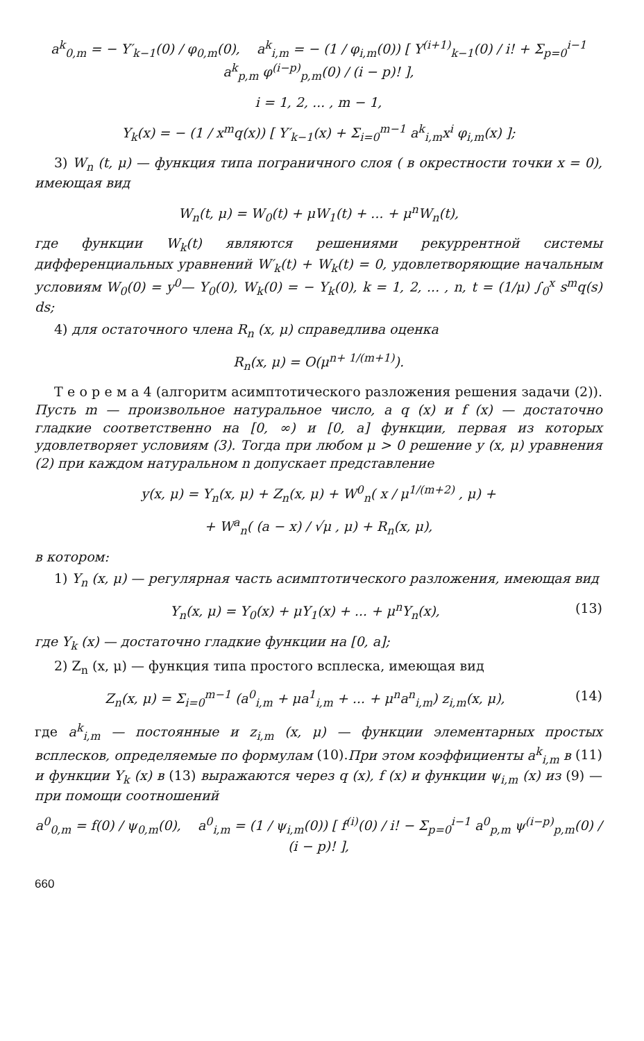a<sup>k</sup><sub>0,m</sub> = − Y′<sub>k−1</sub>(0) / φ<sub>0,m</sub>(0), a<sup>k</sup><sub>i,m</sub> = − (1 / φ<sub>i,m</sub>(0)) [ Y<sup>(i+1)</sup><sub>k−1</sub>(0) / i! + Σ<sub>p=0</sub><sup>i−1</sup> a<sup>k</sup><sub>p,m</sub> φ<sup>(i−p)</sup><sub>p,m</sub>(0) / (i − p)! ],
i = 1, 2, ... , m − 1,
Y<sub>k</sub>(x) = − (1 / x<sup>m</sup>q(x)) [ Y′<sub>k−1</sub>(x) + Σ<sub>i=0</sub><sup>m−1</sup> a<sup>k</sup><sub>i,m</sub>x<sup>i</sup> φ<sub>i,m</sub>(x) ];
3) W<sub>n</sub> (t, μ) — функция типа пограничного слоя ( в окрестности точки x = 0), имеющая вид
W<sub>n</sub>(t, μ) = W<sub>0</sub>(t) + μW<sub>1</sub>(t) + ... + μ<sup>n</sup>W<sub>n</sub>(t),
где функции W<sub>k</sub>(t) являются решениями рекуррентной системы дифференциальных уравнений W′<sub>k</sub>(t) + W<sub>k</sub>(t) = 0, удовлетворяющие начальным условиям W<sub>0</sub>(0) = y<sup>0</sup>— Y<sub>0</sub>(0), W<sub>k</sub>(0) = − Y<sub>k</sub>(0), k = 1, 2, ... , n, t = (1/μ) ∫<sub>0</sub><sup>x</sup> s<sup>m</sup>q(s) ds;
4) для остаточного члена R<sub>n</sub> (x, μ) справедлива оценка
R<sub>n</sub>(x, μ) = O(μ<sup>n+ 1/(m+1)</sup>).
Т е о р е м а 4 (алгоритм асимптотического разложения решения задачи (2)). Пусть m — произвольное натуральное число, а q (x) и f (x) — достаточно гладкие соответственно на [0, ∞) и [0, a] функции, первая из которых удовлетворяет условиям (3). Тогда при любом μ > 0 решение y (x, μ) уравнения (2) при каждом натуральном n допускает представление
y(x, μ) = Y<sub>n</sub>(x, μ) + Z<sub>n</sub>(x, μ) + W<sup>0</sup><sub>n</sub>( x / μ<sup>1/(m+2)</sup> , μ) +
+ W<sup>a</sup><sub>n</sub>( (a − x) / √μ , μ) + R<sub>n</sub>(x, μ),
в котором:
1) Y<sub>n</sub> (x, μ) — регулярная часть асимптотического разложения, имеющая вид
Y<sub>n</sub>(x, μ) = Y<sub>0</sub>(x) + μY<sub>1</sub>(x) + ... + μ<sup>n</sup>Y<sub>n</sub>(x), (13)
где Y<sub>k</sub> (x) — достаточно гладкие функции на [0, a];
2) Z<sub>n</sub> (x, μ) — функция типа простого всплеска, имеющая вид
Z<sub>n</sub>(x, μ) = Σ<sub>i=0</sub><sup>m−1</sup> (a<sup>0</sup><sub>i,m</sub> + μa<sup>1</sup><sub>i,m</sub> + ... + μ<sup>n</sup>a<sup>n</sup><sub>i,m</sub>) z<sub>i,m</sub>(x, μ), (14)
где a<sup>k</sup><sub>i,m</sub> — постоянные и z<sub>i,m</sub> (x, μ) — функции элементарных простых всплесков, определяемые по формулам (10).При этом коэффициенты a<sup>k</sup><sub>i,m</sub> в (11) и функции Y<sub>k</sub> (x) в (13) выражаются через q (x), f (x) и функции ψ<sub>i,m</sub> (x) из (9) — при помощи соотношений
a<sup>0</sup><sub>0,m</sub> = f(0) / ψ<sub>0,m</sub>(0), a<sup>0</sup><sub>i,m</sub> = (1 / ψ<sub>i,m</sub>(0)) [ f<sup>(i)</sup>(0) / i! − Σ<sub>p=0</sub><sup>i−1</sup> a<sup>0</sup><sub>p,m</sub> ψ<sup>(i−p)</sup><sub>p,m</sub>(0) / (i − p)! ],
660